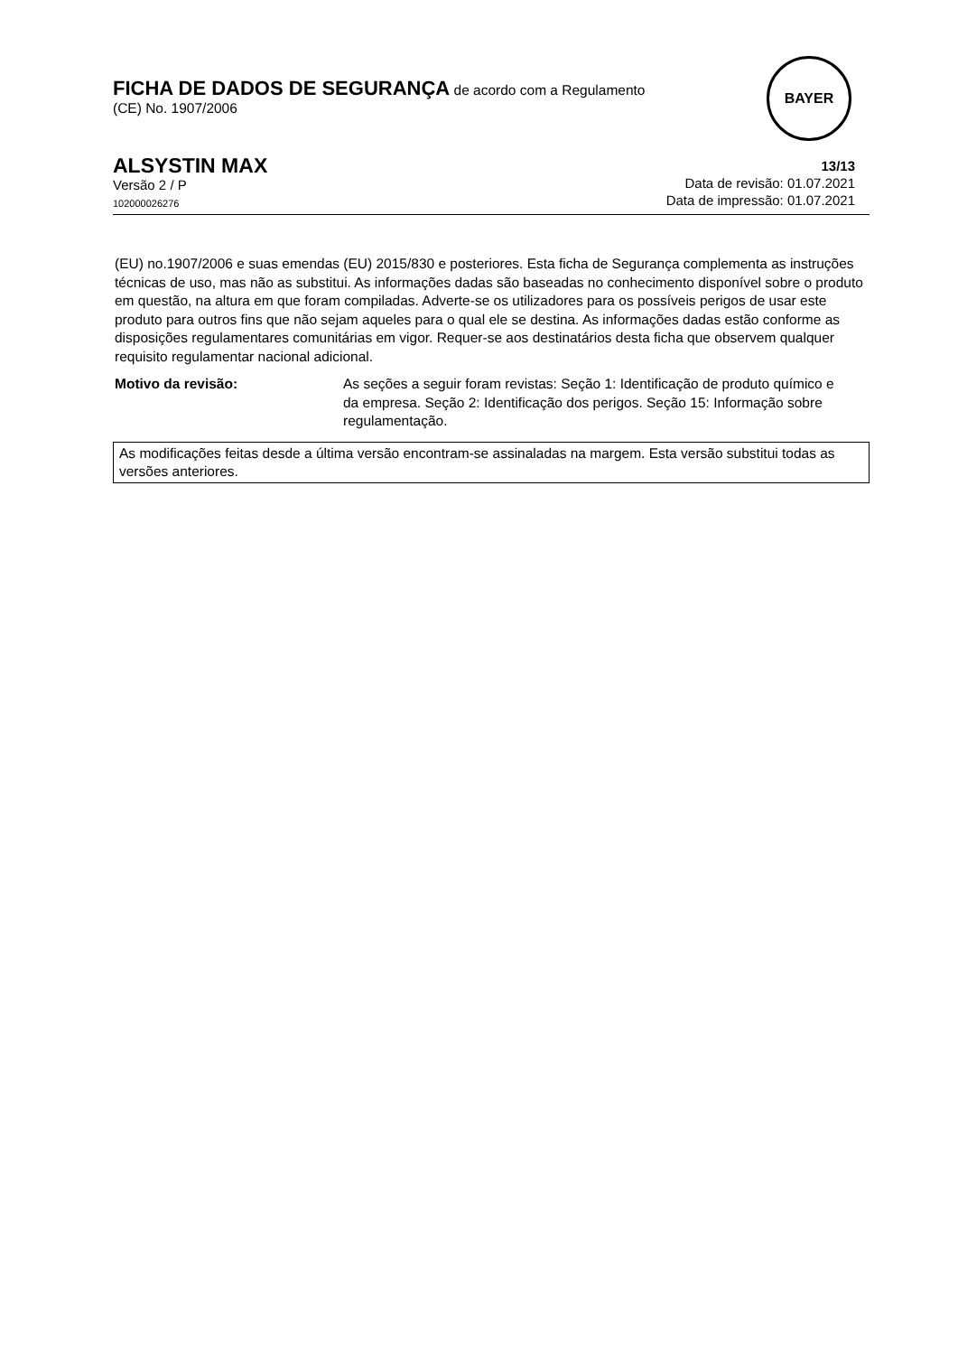FICHA DE DADOS DE SEGURANÇA de acordo com a Regulamento
(CE) No. 1907/2006
BAYER
ALSYSTIN MAX
Versão 2 / P
102000026276
13/13
Data de revisão: 01.07.2021
Data de impressão: 01.07.2021
(EU) no.1907/2006 e suas emendas (EU) 2015/830 e posteriores. Esta ficha de Segurança complementa as instruções técnicas de uso, mas não as substitui. As informações dadas são baseadas no conhecimento disponível sobre o produto em questão, na altura em que foram compiladas. Adverte-se os utilizadores para os possíveis perigos de usar este produto para outros fins que não sejam aqueles para o qual ele se destina. As informações dadas estão conforme as disposições regulamentares comunitárias em vigor. Requer-se aos destinatários desta ficha que observem qualquer requisito regulamentar nacional adicional.
Motivo da revisão: As seções a seguir foram revistas: Seção 1: Identificação de produto químico e da empresa. Seção 2: Identificação dos perigos. Seção 15: Informação sobre regulamentação.
As modificações feitas desde a última versão encontram-se assinaladas na margem. Esta versão substitui todas as versões anteriores.